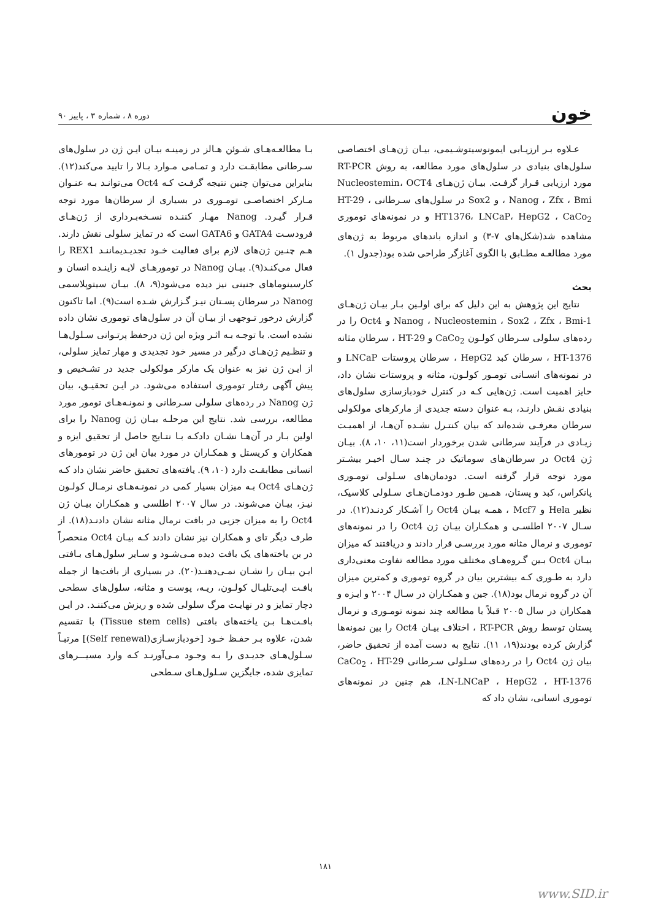خون
دوره ۸ ، شماره ۳ ، پاییز ۹۰
عـلاوه بـر ارزیـابی ایمونوسیتوشـیمی، بیـان ژن‌هـای اختصاصی سلول‌های بنیادی در سلول‌های مورد مطالعه، به روش RT-PCR مورد ارزیابی قـرار گرفـت. بیـان ژن‌هـای Nucleostemin، OCT4 ، Nanog ، Zfx ، Bmi و Sox2 در سلول‌های سـرطانی HT-29 ، HT1376، LNCaP، HepG2 ، CaCo<sub>2</sub> و در نمونه‌های توموری مشاهده شد(شکل‌های ۷-۳) و اندازه باندهای مربوط به ژن‌های مورد مطالعـه مطـابق با الگوی آغازگر طراحی شده بود(جدول ۱).
بحث
نتایج این پژوهش به این دلیل که برای اولـین بـار بیـان ژن‌هـای Nanog ، Nucleostemin ، Sox2 ، Zfx ، Bmi-1 و Oct4 را در رده‌های سلولی سـرطان کولـون CaCo<sub>2</sub> و HT-29 ، سرطان مثانه HT-1376 ، سرطان کبد HepG2 ، سرطان پروستات LNCaP و در نمونه‌های انسـانی تومـور کولـون، مثانه و پروستات نشان داد، حایز اهمیت است. ژن‌هایی کـه در کنترل خودبازسازی سلول‌های بنیادی نقـش دارنـد، بـه عنوان دسته جدیدی از مارکرهای مولکولی سرطان معرفـی شده‌اند که بیان کنتـرل نشـده آن‌هـا، از اهمیـت زیـادی در فرآیند سرطانی شدن برخوردار است(۱۱، ۱۰، ۸). بیـان ژن Oct4 در سرطان‌های سوماتیک در چنـد سـال اخیـر بیشـتر مورد توجه قرار گرفته است. دودمان‌های سـلولی تومـوری پانکراس، کبد و پستان، همـین طـور دودمـان‌هـای سـلولی کلاسیک، نظیر Hela و Mcf7 ، همـه بیـان Oct4 را آشـکار کردنـد(۱۲). در سـال ۲۰۰۷ اطلسـی و همکـاران بیـان ژن Oct4 را در نمونه‌های توموری و نرمال مثانه مورد بررسـی قرار دادند و دریافتند که میزان بیـان Oct4 بـین گـروه‌هـای مختلف مورد مطالعه تفاوت معنی‌داری دارد به طـوری کـه بیشترین بیان در گروه توموری و کمترین میزان آن در گروه نرمال بود(۱۸). جین و همکـاران در سـال ۲۰۰۴ و ایـزه و همکاران در سال ۲۰۰۵ قبلاً با مطالعه چند نمونه تومـوری و نرمال پستان توسط روش RT-PCR ، اختلاف بیـان Oct4 را بین نمونه‌ها گزارش کرده بودند(۱۹، ۱۱). نتایج به دست آمده از تحقیق حاضر، بیان ژن Oct4 را در رده‌های سـلولی سـرطانی CaCo<sub>2</sub> ، HT-29 ،LN-LNCaP ، HepG2 ، HT-1376 هم چنین در نمونه‌های توموری انسانی، نشان داد که
بـا مطالعـه‌هـای شـوئن هـالز در زمینـه بیـان ایـن ژن در سلول‌های سـرطانی مطابقـت دارد و تمـامی مـوارد بـالا را تایید می‌کند(۱۲). بنابراین می‌توان چنین نتیجه گرفـت کـه Oct4 می‌توانـد بـه عنـوان مـارکر اختصاصـی تومـوری در بسیاری از سرطان‌ها مورد توجه قـرار گیـرد. Nanog مهـار کننـده نسـخه‌بـرداری از ژن‌هـای فرودسـت GATA4 و GATA6 است که در تمایز سلولی نقش دارند. هـم چنـین ژن‌های لازم برای فعالیت خـود تجدیـدیماننـد REX1 را فعال می‌کنـد(۹). بیـان Nanog در تومورهـای لایـه زاینـده انسان و کارسینوماهای جنینی نیز دیده می‌شود(۹، ۸). بیـان سیتوپلاسمی Nanog در سرطان پسـتان نیـز گـزارش شـده است(۹). اما تاکنون گزارش درخور تـوجهی از بیـان آن در سلول‌های توموری نشان داده نشده است. با توجـه بـه اثـر ویژه این ژن درحفظ پرتـوانی سـلول‌هـا و تنظـیم ژن‌هـای درگیر در مسیر خود تجدیدی و مهار تمایز سلولی، از ایـن ژن نیز به عنوان یک مارکر مولکولی جدید در تشـخیص و پیش آگهی رفتار توموری استفاده می‌شود. در ایـن تحقیـق، بیان ژن Nanog در رده‌های سلولی سـرطانی و نمونـه‌هـای تومور مورد مطالعه، بررسی شد. نتایج این مرحلـه بیـان ژن Nanog را برای اولین بـار در آن‌هـا نشـان دادکـه بـا نتـایج حاصل از تحقیق ایزه و همکاران و کریستل و همکـاران در مورد بیان این ژن در تومورهای انسانی مطابقـت دارد (۱۰، ۹). یافته‌های تحقیق حاضر نشان داد کـه ژن‌هـای Oct4 بـه میزان بسیار کمی در نمونـه‌هـای نرمـال کولـون نیـز، بیـان می‌شوند. در سال ۲۰۰۷ اطلسی و همکـاران بیـان ژن Oct4 را به میزان جزیی در بافت نرمال مثانه نشان دادنـد(۱۸). از طرف دیگر تای و همکاران نیز نشان دادند کـه بیـان Oct4 منحصراً در بن یاخته‌های یک بافت دیده مـی‌شـود و سـایر سلول‌هـای بـافتی ایـن بیـان را نشـان نمـی‌دهنـد(۲۰). در بسیاری از بافت‌ها از جمله بافـت اپـی‌تلیـال کولـون، ریـه، پوست و مثانه، سلول‌های سطحی دچار تمایز و در نهایـت مرگ سلولی شده و ریزش می‌کننـد. در ایـن بافـت‌هـا بـن یاخته‌های بافتی (Tissue stem cells) با تقسیم شدن، علاوه بـر حفـظ خـود [خودبازسـازی(Self renewal)] مرتبـاً سـلول‌هـای جدیـدی را بـه وجـود مـی‌آورنـد کـه وارد مسیـــرهای تمایزی شده، جایگزین سـلول‌هـای سـطحی
۱۸۱
www.SID.ir